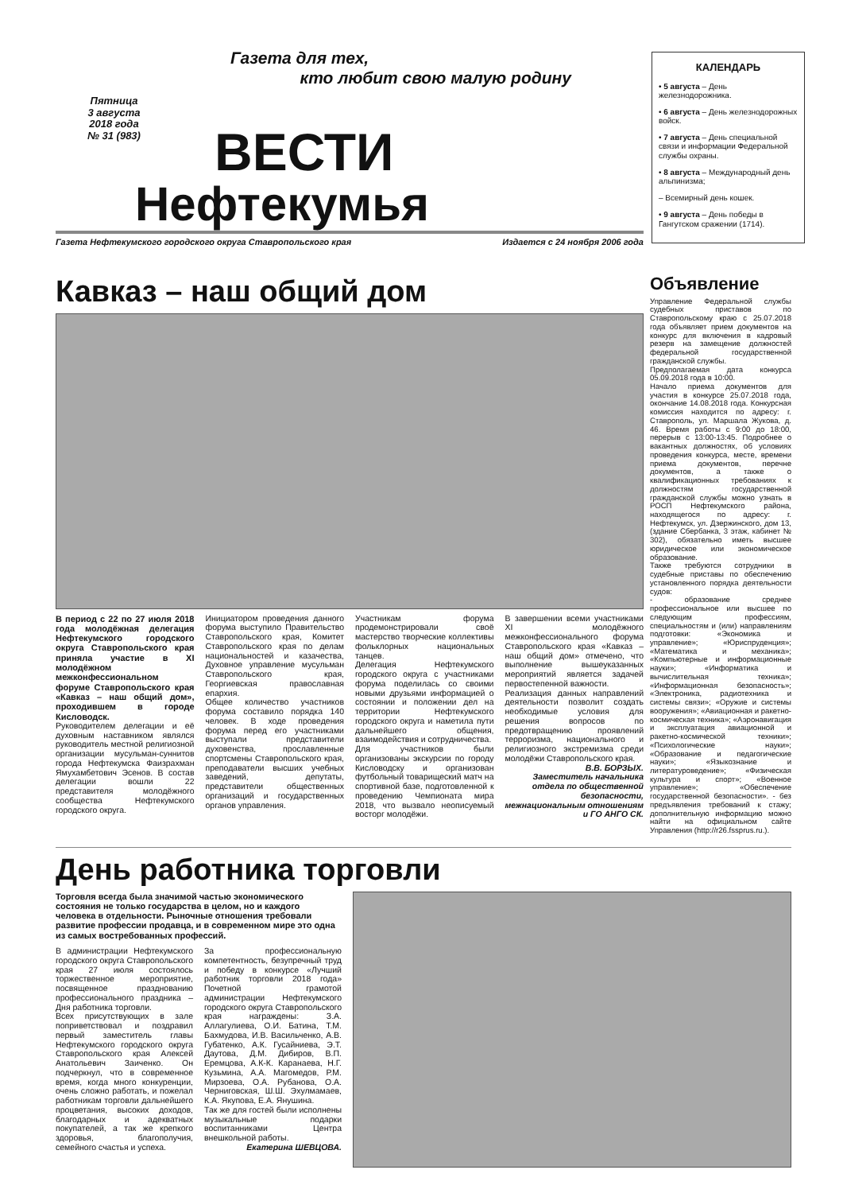Газета для тех,
кто любит свою малую родину
Пятница
3 августа
2018 года
№ 31 (983)
ВЕСТИ
Нефтекумья
Газета Нефтекумского городского округа Ставропольского края Издается с 24 ноября 2006 года
КАЛЕНДАРЬ
• 5 августа – День железнодорожника.
• 6 августа – День железнодорожных войск.
• 7 августа – День специальной связи и информации Федеральной службы охраны.
• 8 августа – Международный день альпинизма;
– Всемирный день кошек.
• 9 августа – День победы в Гангутском сражении (1714).
Кавказ – наш общий дом
В период с 22 по 27 июля 2018 года молодёжная делегация Нефтекумского городского округа Ставропольского края приняла участие в XI молодёжном межконфессиональном форуме Ставропольского края «Кавказ – наш общий дом», проходившем в городе Кисловодск.
Руководителем делегации и её духовным наставником являлся руководитель местной религиозной организации мусульман-суннитов города Нефтекумска Фаизрахман Ямухамбетович Эсенов. В состав делегации вошли 22 представителя молодёжного сообщества Нефтекумского городского округа.
Инициатором проведения данного форума выступило Правительство Ставропольского края, Комитет Ставропольского края по делам национальностей и казачества, Духовное управление мусульман Ставропольского края, Георгиевская православная епархия.
Общее количество участников форума составило порядка 140 человек. В ходе проведения форума перед его участниками выступали представители духовенства, прославленные спортсмены Ставропольского края, преподаватели высших учебных заведений, депутаты, представители общественных организаций и государственных органов управления.
Участникам форума продемонстрировали своё мастерство творческие коллективы фольклорных национальных танцев.
Делегация Нефтекумского городского округа с участниками форума поделилась со своими новыми друзьями информацией о состоянии и положении дел на территории Нефтекумского городского округа и наметила пути дальнейшего общения, взаимодействия и сотрудничества.
Для участников были организованы экскурсии по городу Кисловодску и организован футбольный товарищеский матч на спортивной базе, подготовленной к проведению Чемпионата мира 2018, что вызвало неописуемый восторг молодёжи.
В завершении всеми участниками XI молодёжного межконфессионального форума Ставропольского края «Кавказ – наш общий дом» отмечено, что выполнение вышеуказанных мероприятий является задачей первостепенной важности.
Реализация данных направлений деятельности позволит создать необходимые условия для решения вопросов по предотвращению проявлений терроризма, национального и религиозного экстремизма среди молодёжи Ставропольского края.
В.В. БОРЗЫХ.
Заместитель начальника отдела по общественной безопасности, межнациональным отношениям и ГО АНГО СК.
Объявление
Управление Федеральной службы судебных приставов по Ставропольскому краю с 25.07.2018 года объявляет прием документов на конкурс для включения в кадровый резерв на замещение должностей федеральной государственной гражданской службы.
Предполагаемая дата конкурса 05.09.2018 года в 10:00.
Начало приема документов для участия в конкурсе 25.07.2018 года, окончание 14.08.2018 года. Конкурсная комиссия находится по адресу: г. Ставрополь, ул. Маршала Жукова, д. 46. Время работы с 9:00 до 18:00, перерыв с 13:00-13:45. Подробнее о вакантных должностях, об условиях проведения конкурса, месте, времени приема документов, перечне документов, а также о квалификационных требованиях к должностям государственной гражданской службы можно узнать в РОСП Нефтекумского района, находящегося по адресу: г. Нефтекумск, ул. Дзержинского, дом 13, (здание Сбербанка, 3 этаж, кабинет № 302), обязательно иметь высшее юридическое или экономическое образование.
Также требуются сотрудники в судебные приставы по обеспечению установленного порядка деятельности судов:
- образование среднее профессиональное или высшее по следующим профессиям, специальностям и (или) направлениям подготовки: «Экономика и управление»; «Юриспруденция»; «Математика и механика»; «Компьютерные и информационные науки»; «Информатика и вычислительная техника»; «Информационная безопасность»; «Электроника, радиотехника и системы связи»; «Оружие и системы вооружения»; «Авиационная и ракетно-космическая техника»; «Аэронавигация и эксплуатация авиационной и ракетно-космической техники»; «Психологические науки»; «Образование и педагогические науки»; «Языкознание и литературоведение»; «Физическая культура и спорт»; «Военное управление»; «Обеспечение государственной безопасности». - без предъявления требований к стажу; дополнительную информацию можно найти на официальном сайте Управления (http://r26.fssprus.ru.).
День работника торговли
Торговля всегда была значимой частью экономического состояния не только государства в целом, но и каждого человека в отдельности. Рыночные отношения требовали развитие профессии продавца, и в современном мире это одна из самых востребованных профессий.
В администрации Нефтекумского городского округа Ставропольского края 27 июля состоялось торжественное мероприятие, посвященное празднованию профессионального праздника – Дня работника торговли.
Всех присутствующих в зале поприветствовал и поздравил первый заместитель главы Нефтекумского городского округа Ставропольского края Алексей Анатольевич Заиченко. Он подчеркнул, что в современное время, когда много конкуренции, очень сложно работать, и пожелал работникам торговли дальнейшего процветания, высоких доходов, благодарных и адекватных покупателей, а так же крепкого здоровья, благополучия, семейного счастья и успеха.
За профессиональную компетентность, безупречный труд и победу в конкурсе «Лучший работник торговли 2018 года» Почетной грамотой администрации Нефтекумского городского округа Ставропольского края награждены: З.А. Аллагулиева, О.И. Батина, Т.М. Бахмудова, И.В. Васильченко, А.В. Губатенко, А.К. Гусайниева, Э.Т. Даутова, Д.М. Дибиров, В.П. Еремцова, А.К-К. Каранаева, Н.Г. Кузьмина, А.А. Магомедов, Р.М. Мирзоева, О.А. Рубанова, О.А. Черниговская, Ш.Ш. Эхулмамаев, К.А. Якупова, Е.А. Янушина.
Так же для гостей были исполнены музыкальные подарки воспитанниками Центра внешкольной работы.
Екатерина ШЕВЦОВА.